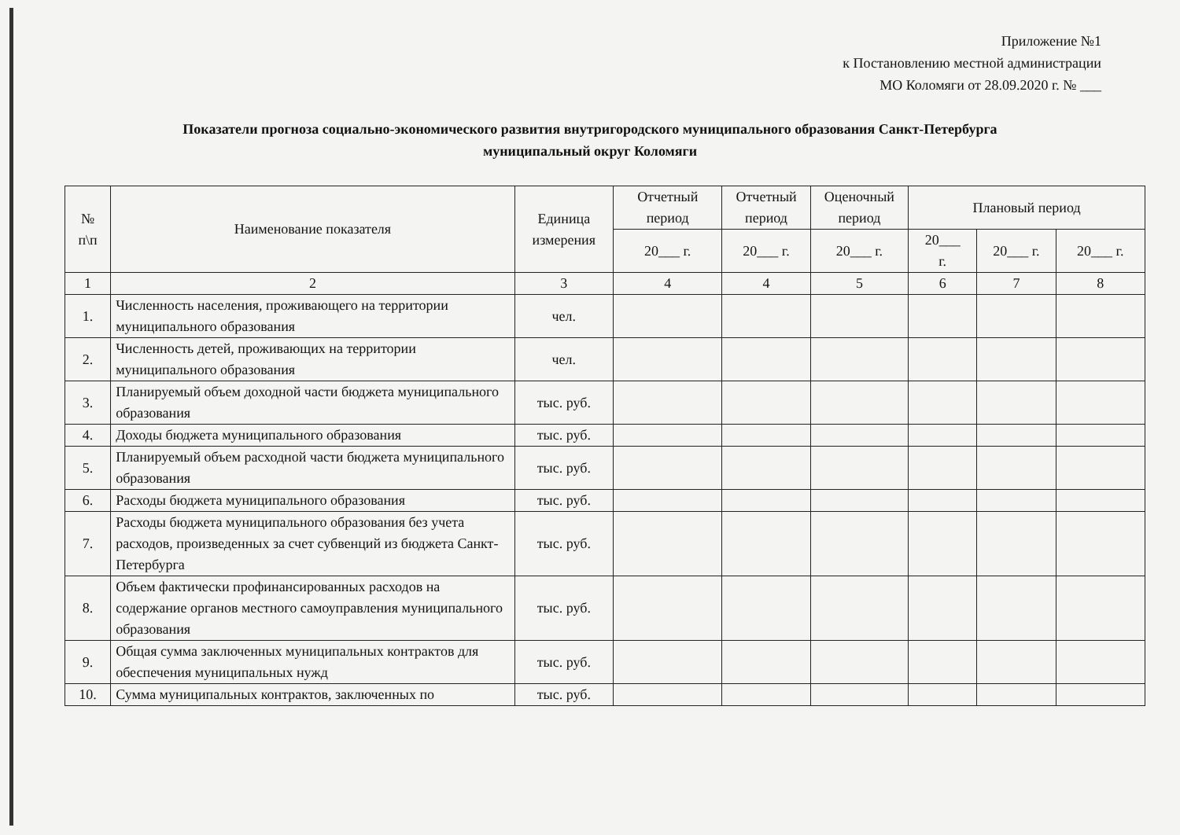Приложение №1
к Постановлению местной администрации
МО Коломяги от 28.09.2020 г. № ___
Показатели прогноза социально-экономического развития внутригородского муниципального образования Санкт-Петербурга
муниципальный округ Коломяги
| № п\п | Наименование показателя | Единица измерения | Отчетный период | Отчетный период | Оценочный период | Плановый период | | |
| --- | --- | --- | --- | --- | --- | --- | --- | --- |
| | | | 20___ г. | 20___ г. | 20___ г. | 20___ г. | 20___ г. | 20___ г. |
| 1 | 2 | 3 | 4 | 4 | 5 | 6 | 7 | 8 |
| 1. | Численность населения, проживающего на территории муниципального образования | чел. | | | | | | |
| 2. | Численность детей, проживающих на территории муниципального образования | чел. | | | | | | |
| 3. | Планируемый объем доходной части бюджета муниципального образования | тыс. руб. | | | | | | |
| 4. | Доходы бюджета муниципального образования | тыс. руб. | | | | | | |
| 5. | Планируемый объем расходной части бюджета муниципального образования | тыс. руб. | | | | | | |
| 6. | Расходы бюджета муниципального образования | тыс. руб. | | | | | | |
| 7. | Расходы бюджета муниципального образования без учета расходов, произведенных за счет субвенций из бюджета Санкт-Петербурга | тыс. руб. | | | | | | |
| 8. | Объем фактически профинансированных расходов на содержание органов местного самоуправления муниципального образования | тыс. руб. | | | | | | |
| 9. | Общая сумма заключенных муниципальных контрактов для обеспечения муниципальных нужд | тыс. руб. | | | | | | |
| 10. | Сумма муниципальных контрактов, заключенных по | тыс. руб. | | | | | | |